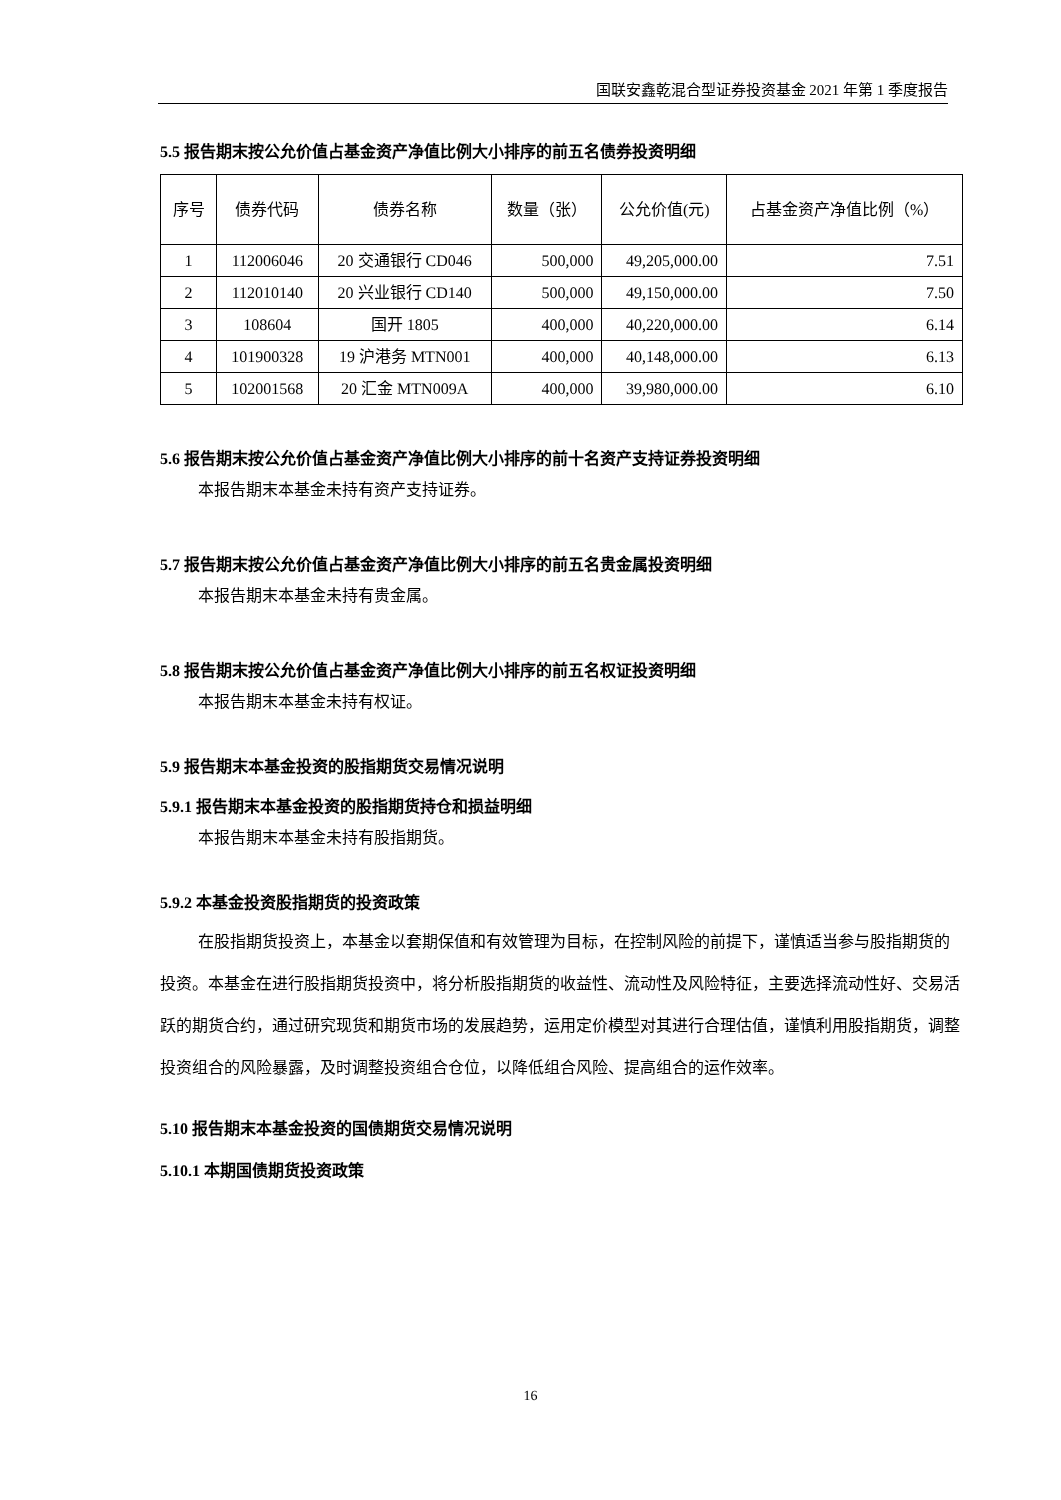国联安鑫乾混合型证券投资基金 2021 年第 1 季度报告
5.5 报告期末按公允价值占基金资产净值比例大小排序的前五名债券投资明细
| 序号 | 债券代码 | 债券名称 | 数量（张） | 公允价值(元) | 占基金资产净值比例（%） |
| --- | --- | --- | --- | --- | --- |
| 1 | 112006046 | 20 交通银行 CD046 | 500,000 | 49,205,000.00 | 7.51 |
| 2 | 112010140 | 20 兴业银行 CD140 | 500,000 | 49,150,000.00 | 7.50 |
| 3 | 108604 | 国开 1805 | 400,000 | 40,220,000.00 | 6.14 |
| 4 | 101900328 | 19 沪港务 MTN001 | 400,000 | 40,148,000.00 | 6.13 |
| 5 | 102001568 | 20 汇金 MTN009A | 400,000 | 39,980,000.00 | 6.10 |
5.6 报告期末按公允价值占基金资产净值比例大小排序的前十名资产支持证券投资明细
本报告期末本基金未持有资产支持证券。
5.7 报告期末按公允价值占基金资产净值比例大小排序的前五名贵金属投资明细
本报告期末本基金未持有贵金属。
5.8 报告期末按公允价值占基金资产净值比例大小排序的前五名权证投资明细
本报告期末本基金未持有权证。
5.9 报告期末本基金投资的股指期货交易情况说明
5.9.1 报告期末本基金投资的股指期货持仓和损益明细
本报告期末本基金未持有股指期货。
5.9.2 本基金投资股指期货的投资政策
在股指期货投资上，本基金以套期保值和有效管理为目标，在控制风险的前提下，谨慎适当参与股指期货的投资。本基金在进行股指期货投资中，将分析股指期货的收益性、流动性及风险特征，主要选择流动性好、交易活跃的期货合约，通过研究现货和期货市场的发展趋势，运用定价模型对其进行合理估值，谨慎利用股指期货，调整投资组合的风险暴露，及时调整投资组合仓位，以降低组合风险、提高组合的运作效率。
5.10 报告期末本基金投资的国债期货交易情况说明
5.10.1 本期国债期货投资政策
16